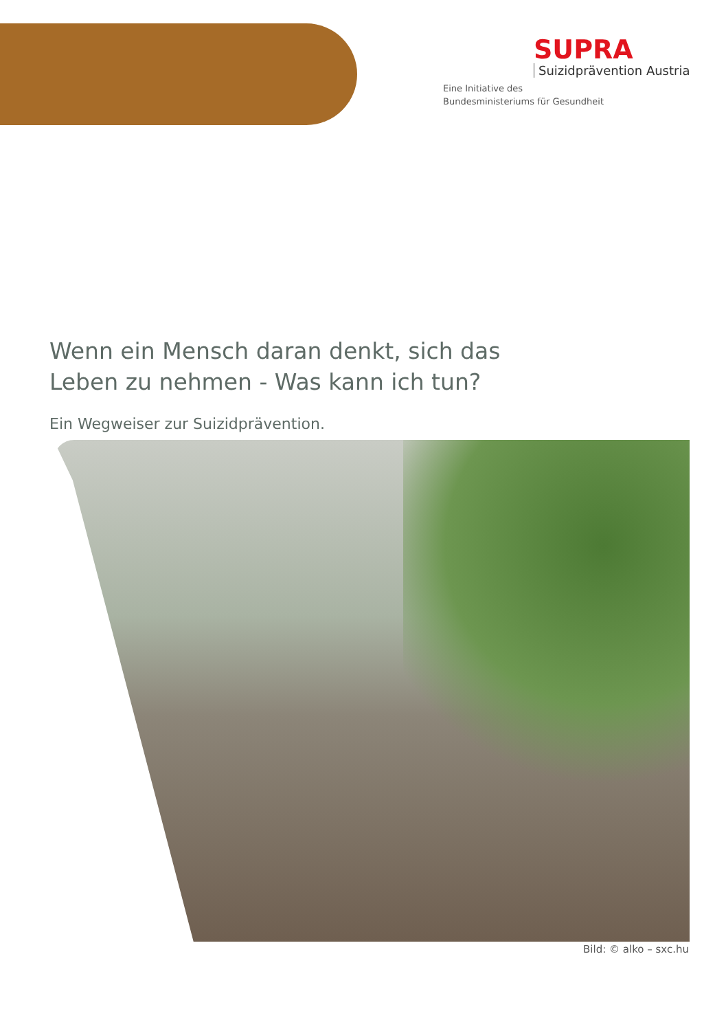SUPRA
Suizidprävention Austria
Eine Initiative des
Bundesministeriums für Gesundheit
Wenn ein Mensch daran denkt, sich das
Leben zu nehmen - Was kann ich tun?
Ein Wegweiser zur Suizidprävention.
Bild: © alko – sxc.hu